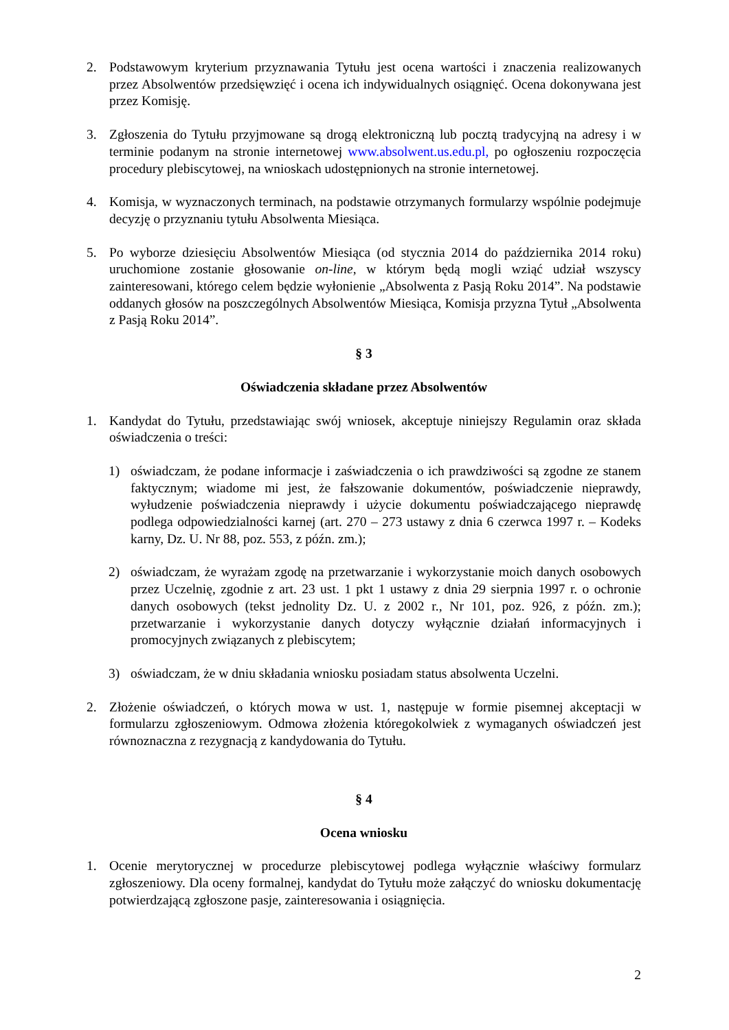2. Podstawowym kryterium przyznawania Tytułu jest ocena wartości i znaczenia realizowanych przez Absolwentów przedsięwzięć i ocena ich indywidualnych osiągnięć. Ocena dokonywana jest przez Komisję.
3. Zgłoszenia do Tytułu przyjmowane są drogą elektroniczną lub pocztą tradycyjną na adresy i w terminie podanym na stronie internetowej www.absolwent.us.edu.pl, po ogłoszeniu rozpoczęcia procedury plebiscytowej, na wnioskach udostępnionych na stronie internetowej.
4. Komisja, w wyznaczonych terminach, na podstawie otrzymanych formularzy wspólnie podejmuje decyzję o przyznaniu tytułu Absolwenta Miesiąca.
5. Po wyborze dziesięciu Absolwentów Miesiąca (od stycznia 2014 do października 2014 roku) uruchomione zostanie głosowanie on-line, w którym będą mogli wziąć udział wszyscy zainteresowani, którego celem będzie wyłonienie „Absolwenta z Pasją Roku 2014”. Na podstawie oddanych głosów na poszczególnych Absolwentów Miesiąca, Komisja przyzna Tytuł „Absolwenta z Pasją Roku 2014”.
§ 3
Oświadczenia składane przez Absolwentów
1. Kandydat do Tytułu, przedstawiając swój wniosek, akceptuje niniejszy Regulamin oraz składa oświadczenia o treści:
1) oświadczam, że podane informacje i zaświadczenia o ich prawdziwości są zgodne ze stanem faktycznym; wiadome mi jest, że fałszowanie dokumentów, poświadczenie nieprawdy, wyłudzenie poświadczenia nieprawdy i użycie dokumentu poświadczającego nieprawdę podlega odpowiedzialności karnej (art. 270 – 273 ustawy z dnia 6 czerwca 1997 r. – Kodeks karny, Dz. U. Nr 88, poz. 553, z późn. zm.);
2) oświadczam, że wyrażam zgodę na przetwarzanie i wykorzystanie moich danych osobowych przez Uczelnię, zgodnie z art. 23 ust. 1 pkt 1 ustawy z dnia 29 sierpnia 1997 r. o ochronie danych osobowych (tekst jednolity Dz. U. z 2002 r., Nr 101, poz. 926, z późn. zm.); przetwarzanie i wykorzystanie danych dotyczy wyłącznie działań informacyjnych i promocyjnych związanych z plebiscytem;
3) oświadczam, że w dniu składania wniosku posiadam status absolwenta Uczelni.
2. Złożenie oświadczeń, o których mowa w ust. 1, następuje w formie pisemnej akceptacji w formularzu zgłoszeniowym. Odmowa złożenia któregokolwiek z wymaganych oświadczeń jest równoznaczna z rezygnacją z kandydowania do Tytułu.
§ 4
Ocena wniosku
1. Ocenie merytorycznej w procedurze plebiscytowej podlega wyłącznie właściwy formularz zgłoszeniowy. Dla oceny formalnej, kandydat do Tytułu może załączyć do wniosku dokumentację potwierdzającą zgłoszone pasje, zainteresowania i osiągnięcia.
2